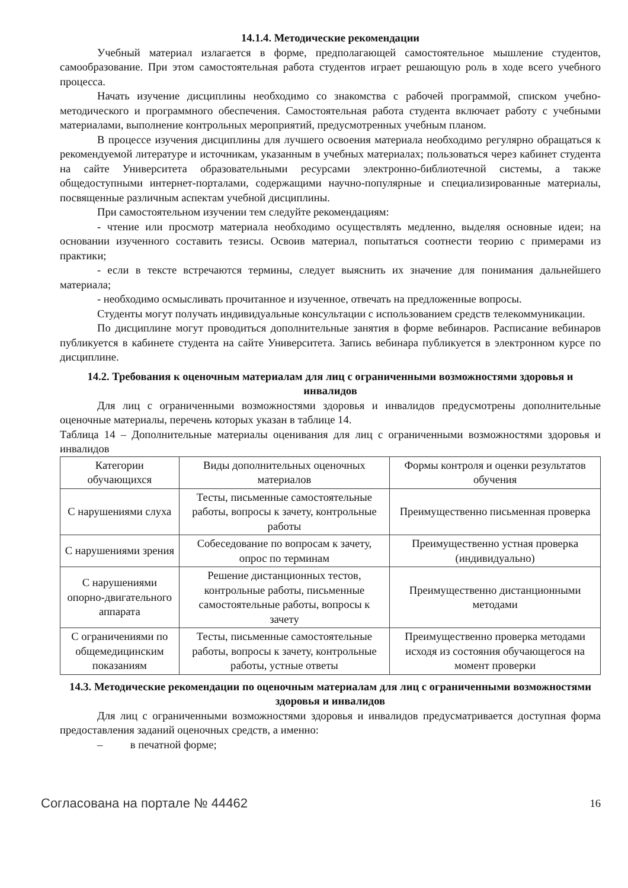14.1.4. Методические рекомендации
Учебный материал излагается в форме, предполагающей самостоятельное мышление студентов, самообразование. При этом самостоятельная работа студентов играет решающую роль в ходе всего учебного процесса.
Начать изучение дисциплины необходимо со знакомства с рабочей программой, списком учебно-методического и программного обеспечения. Самостоятельная работа студента включает работу с учебными материалами, выполнение контрольных мероприятий, предусмотренных учебным планом.
В процессе изучения дисциплины для лучшего освоения материала необходимо регулярно обращаться к рекомендуемой литературе и источникам, указанным в учебных материалах; пользоваться через кабинет студента на сайте Университета образовательными ресурсами электронно-библиотечной системы, а также общедоступными интернет-порталами, содержащими научно-популярные и специализированные материалы, посвященные различным аспектам учебной дисциплины.
При самостоятельном изучении тем следуйте рекомендациям:
- чтение или просмотр материала необходимо осуществлять медленно, выделяя основные идеи; на основании изученного составить тезисы. Освоив материал, попытаться соотнести теорию с примерами из практики;
- если в тексте встречаются термины, следует выяснить их значение для понимания дальнейшего материала;
- необходимо осмысливать прочитанное и изученное, отвечать на предложенные вопросы.
Студенты могут получать индивидуальные консультации с использованием средств телекоммуникации.
По дисциплине могут проводиться дополнительные занятия в форме вебинаров. Расписание вебинаров публикуется в кабинете студента на сайте Университета. Запись вебинара публикуется в электронном курсе по дисциплине.
14.2. Требования к оценочным материалам для лиц с ограниченными возможностями здоровья и инвалидов
Для лиц с ограниченными возможностями здоровья и инвалидов предусмотрены дополнительные оценочные материалы, перечень которых указан в таблице 14.
Таблица 14 – Дополнительные материалы оценивания для лиц с ограниченными возможностями здоровья и инвалидов
| Категории обучающихся | Виды дополнительных оценочных материалов | Формы контроля и оценки результатов обучения |
| --- | --- | --- |
| С нарушениями слуха | Тесты, письменные самостоятельные работы, вопросы к зачету, контрольные работы | Преимущественно письменная проверка |
| С нарушениями зрения | Собеседование по вопросам к зачету, опрос по терминам | Преимущественно устная проверка (индивидуально) |
| С нарушениями опорно-двигательного аппарата | Решение дистанционных тестов, контрольные работы, письменные самостоятельные работы, вопросы к зачету | Преимущественно дистанционными методами |
| С ограничениями по общемедицинским показаниям | Тесты, письменные самостоятельные работы, вопросы к зачету, контрольные работы, устные ответы | Преимущественно проверка методами исходя из состояния обучающегося на момент проверки |
14.3. Методические рекомендации по оценочным материалам для лиц с ограниченными возможностями здоровья и инвалидов
Для лиц с ограниченными возможностями здоровья и инвалидов предусматривается доступная форма предоставления заданий оценочных средств, а именно:
– в печатной форме;
Согласована на портале № 44462 16